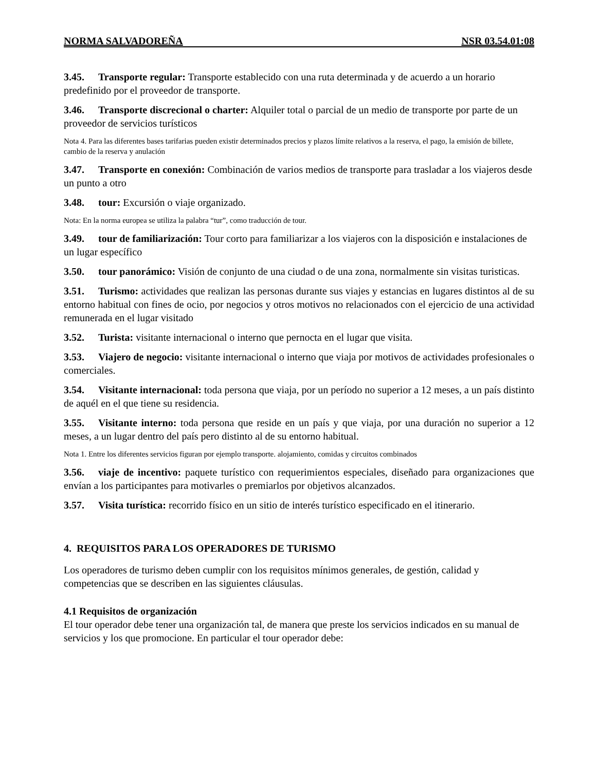NORMA SALVADOREÑA NSR 03.54.01:08
3.45. Transporte regular: Transporte establecido con una ruta determinada y de acuerdo a un horario predefinido por el proveedor de transporte.
3.46. Transporte discrecional o charter: Alquiler total o parcial de un medio de transporte por parte de un proveedor de servicios turísticos
Nota 4. Para las diferentes bases tarifarias pueden existir determinados precios y plazos límite relativos a la reserva, el pago, la emisión de billete, cambio de la reserva y anulación
3.47. Transporte en conexión: Combinación de varios medios de transporte para trasladar a los viajeros desde un punto a otro
3.48. tour: Excursión o viaje organizado.
Nota: En la norma europea se utiliza la palabra “tur”, como traducción de tour.
3.49. tour de familiarización: Tour corto para familiarizar a los viajeros con la disposición e instalaciones de un lugar específico
3.50. tour panorámico: Visión de conjunto de una ciudad o de una zona, normalmente sin visitas turisticas.
3.51. Turismo: actividades que realizan las personas durante sus viajes y estancias en lugares distintos al de su entorno habitual con fines de ocio, por negocios y otros motivos no relacionados con el ejercicio de una actividad remunerada en el lugar visitado
3.52. Turista: visitante internacional o interno que pernocta en el lugar que visita.
3.53. Viajero de negocio: visitante internacional o interno que viaja por motivos de actividades profesionales o comerciales.
3.54. Visitante internacional: toda persona que viaja, por un período no superior a 12 meses, a un país distinto de aquél en el que tiene su residencia.
3.55. Visitante interno: toda persona que reside en un país y que viaja, por una duración no superior a 12 meses, a un lugar dentro del país pero distinto al de su entorno habitual.
Nota 1. Entre los diferentes servicios figuran por ejemplo transporte. alojamiento, comidas y circuitos combinados
3.56. viaje de incentivo: paquete turístico con requerimientos especiales, diseñado para organizaciones que envían a los participantes para motivarles o premiarlos por objetivos alcanzados.
3.57. Visita turística: recorrido físico en un sitio de interés turístico especificado en el itinerario.
4. REQUISITOS PARA LOS OPERADORES DE TURISMO
Los operadores de turismo deben cumplir con los requisitos mínimos generales, de gestión, calidad y competencias que se describen en las siguientes cláusulas.
4.1 Requisitos de organización
El tour operador debe tener una organización tal, de manera que preste los servicios indicados en su manual de servicios y los que promocione. En particular el tour operador debe: